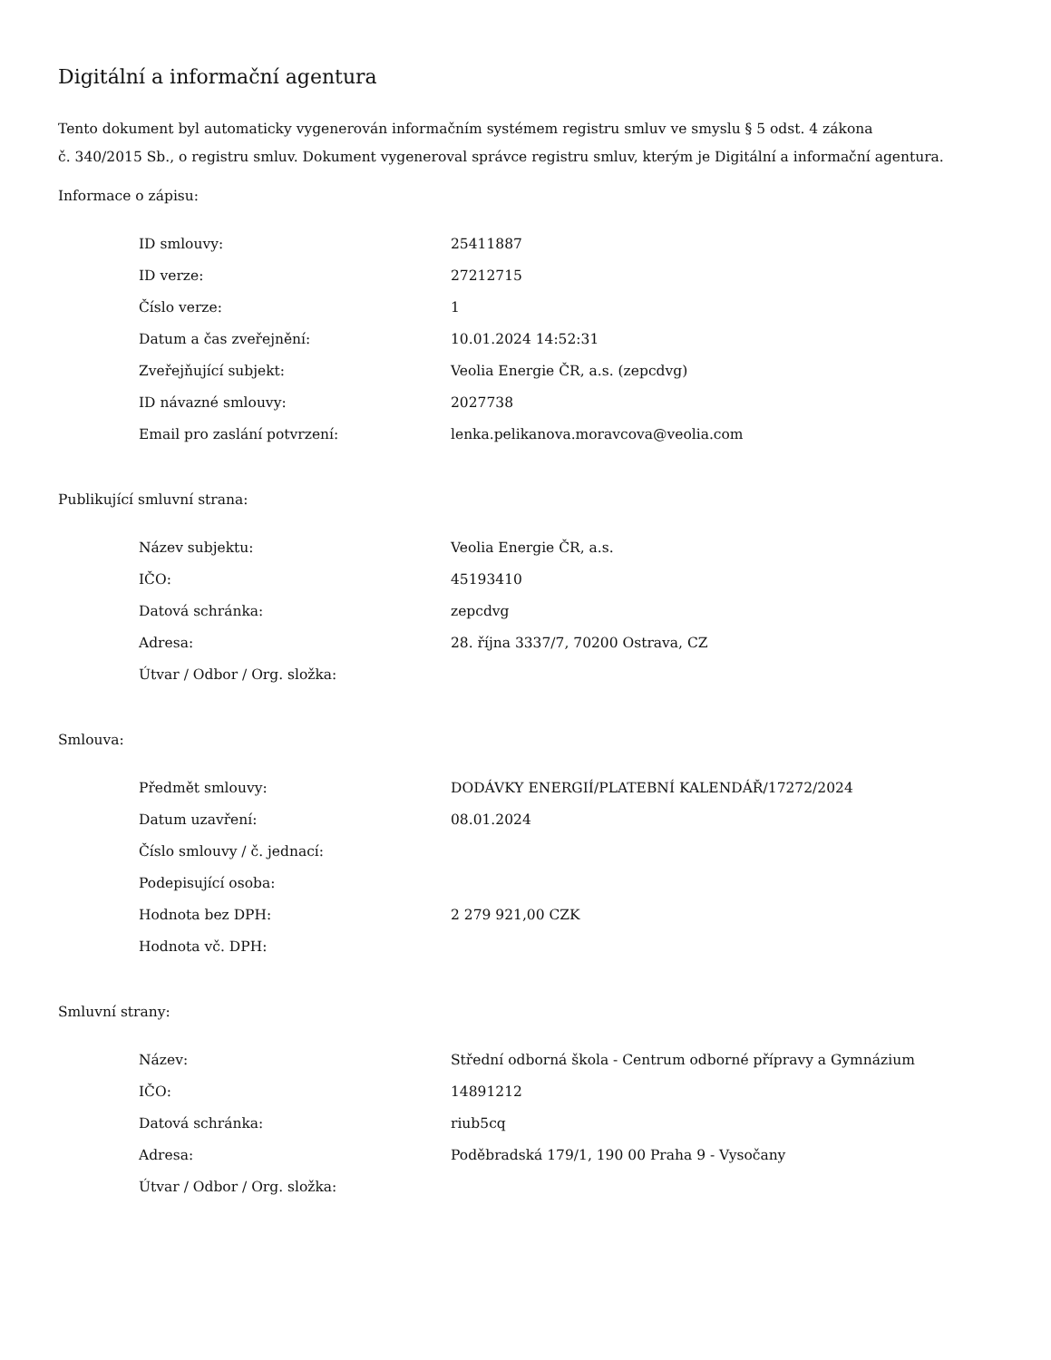Digitální a informační agentura
Tento dokument byl automaticky vygenerován informačním systémem registru smluv ve smyslu § 5 odst. 4 zákona
č. 340/2015 Sb., o registru smluv. Dokument vygeneroval správce registru smluv, kterým je Digitální a informační agentura.
Informace o zápisu:
| ID smlouvy: | 25411887 |
| ID verze: | 27212715 |
| Číslo verze: | 1 |
| Datum a čas zveřejnění: | 10.01.2024 14:52:31 |
| Zveřejňující subjekt: | Veolia Energie ČR, a.s. (zepcdvg) |
| ID návazné smlouvy: | 2027738 |
| Email pro zaslání potvrzení: | lenka.pelikanova.moravcova@veolia.com |
Publikující smluvní strana:
| Název subjektu: | Veolia Energie ČR, a.s. |
| IČO: | 45193410 |
| Datová schránka: | zepcdvg |
| Adresa: | 28. října 3337/7, 70200 Ostrava, CZ |
| Útvar / Odbor / Org. složka: | |
Smlouva:
| Předmět smlouvy: | DODÁVKY ENERGIÍ/PLATEBNÍ KALENDÁŘ/17272/2024 |
| Datum uzavření: | 08.01.2024 |
| Číslo smlouvy / č. jednací: | |
| Podepisující osoba: | |
| Hodnota bez DPH: | 2 279 921,00 CZK |
| Hodnota vč. DPH: | |
Smluvní strany:
| Název: | Střední odborná škola - Centrum odborné přípravy a Gymnázium |
| IČO: | 14891212 |
| Datová schránka: | riub5cq |
| Adresa: | Poděbradská 179/1, 190 00 Praha 9 - Vysočany |
| Útvar / Odbor / Org. složka: | |